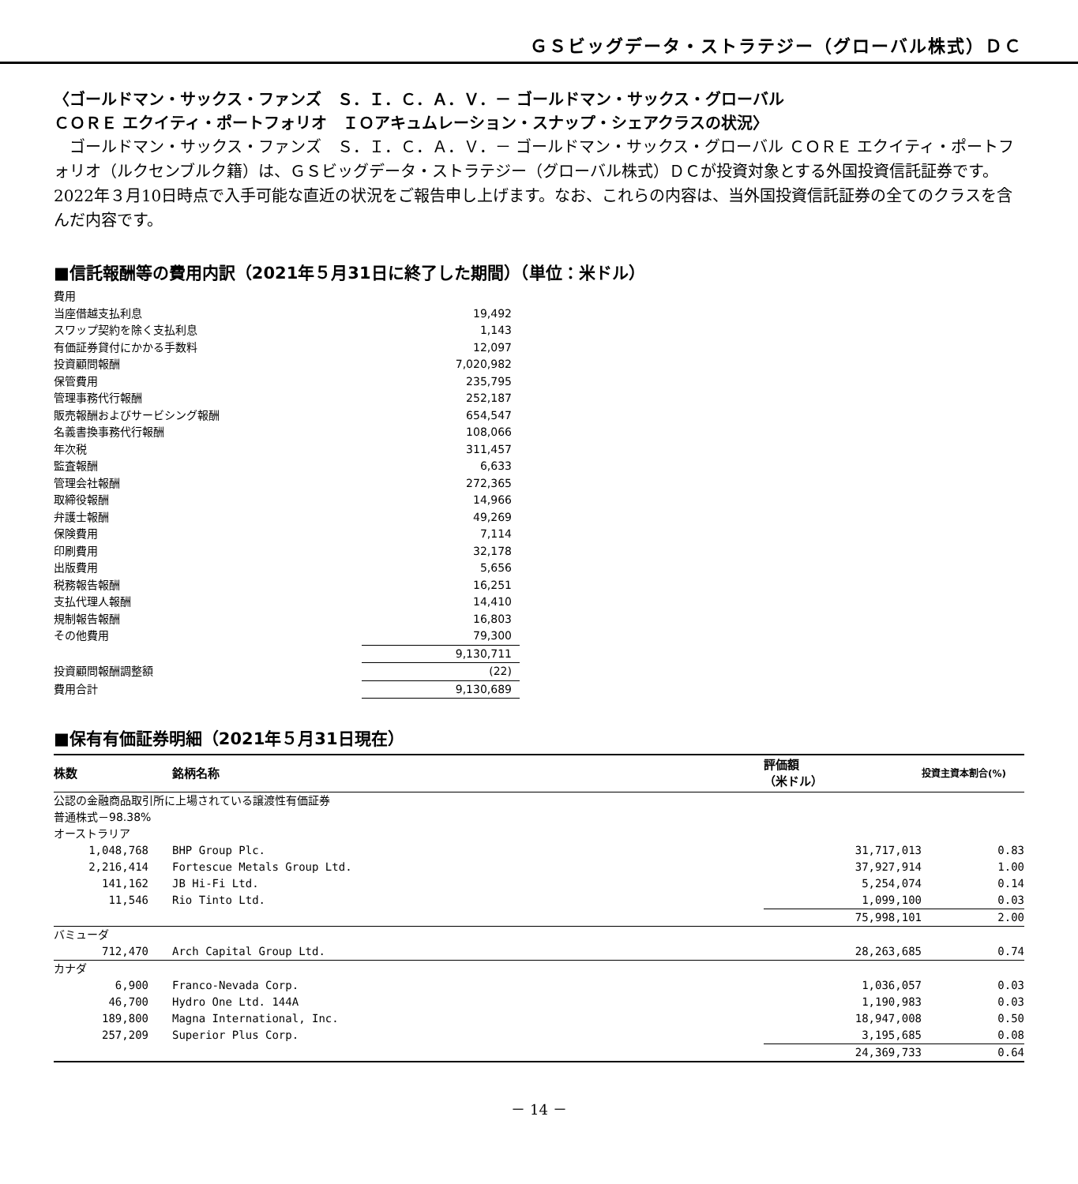ＧＳビッグデータ・ストラテジー（グローバル株式）ＤＣ
〈ゴールドマン・サックス・ファンズ　Ｓ．Ｉ．Ｃ．Ａ．Ｖ．－ ゴールドマン・サックス・グローバル
ＣＯＲＥ エクイティ・ポートフォリオ　ＩＯアキュムレーション・スナップ・シェアクラスの状況〉
　ゴールドマン・サックス・ファンズ　Ｓ．Ｉ．Ｃ．Ａ．Ｖ．－ ゴールドマン・サックス・グローバル ＣＯＲＥ エクイティ・ポートフォリオ（ルクセンブルク籍）は、ＧＳビッグデータ・ストラテジー（グローバル株式）ＤＣが投資対象とする外国投資信託証券です。2022年３月10日時点で入手可能な直近の状況をご報告申し上げます。なお、これらの内容は、当外国投資信託証券の全てのクラスを含んだ内容です。
■信託報酬等の費用内訳（2021年５月31日に終了した期間）（単位：米ドル）
| 費用 | |
| 当座借越支払利息 | 19,492 |
| スワップ契約を除く支払利息 | 1,143 |
| 有価証券貸付にかかる手数料 | 12,097 |
| 投資顧問報酬 | 7,020,982 |
| 保管費用 | 235,795 |
| 管理事務代行報酬 | 252,187 |
| 販売報酬およびサービシング報酬 | 654,547 |
| 名義書換事務代行報酬 | 108,066 |
| 年次税 | 311,457 |
| 監査報酬 | 6,633 |
| 管理会社報酬 | 272,365 |
| 取締役報酬 | 14,966 |
| 弁護士報酬 | 49,269 |
| 保険費用 | 7,114 |
| 印刷費用 | 32,178 |
| 出版費用 | 5,656 |
| 税務報告報酬 | 16,251 |
| 支払代理人報酬 | 14,410 |
| 規制報告報酬 | 16,803 |
| その他費用 | 79,300 |
| | 9,130,711 |
| 投資顧問報酬調整額 | (22) |
| 費用合計 | 9,130,689 |
■保有有価証券明細（2021年５月31日現在）
| 株数 | | 銘柄名称 | 評価額 （米ドル） | 投資主資本割合(%) |
| --- | --- | --- | --- | --- |
| 公認の金融商品取引所に上場されている譲渡性有価証券 | | | | |
| 普通株式－98.38% | | | | |
| オーストラリア | | | | |
| 1,048,768 | | BHP Group Plc. | 31,717,013 | 0.83 |
| 2,216,414 | | Fortescue Metals Group Ltd. | 37,927,914 | 1.00 |
| 141,162 | | JB Hi-Fi Ltd. | 5,254,074 | 0.14 |
| 11,546 | | Rio Tinto Ltd. | 1,099,100 | 0.03 |
| | | | 75,998,101 | 2.00 |
| バミューダ | | | | |
| 712,470 | | Arch Capital Group Ltd. | 28,263,685 | 0.74 |
| カナダ | | | | |
| 6,900 | | Franco-Nevada Corp. | 1,036,057 | 0.03 |
| 46,700 | | Hydro One Ltd. 144A | 1,190,983 | 0.03 |
| 189,800 | | Magna International, Inc. | 18,947,008 | 0.50 |
| 257,209 | | Superior Plus Corp. | 3,195,685 | 0.08 |
| | | | 24,369,733 | 0.64 |
－ 14 －